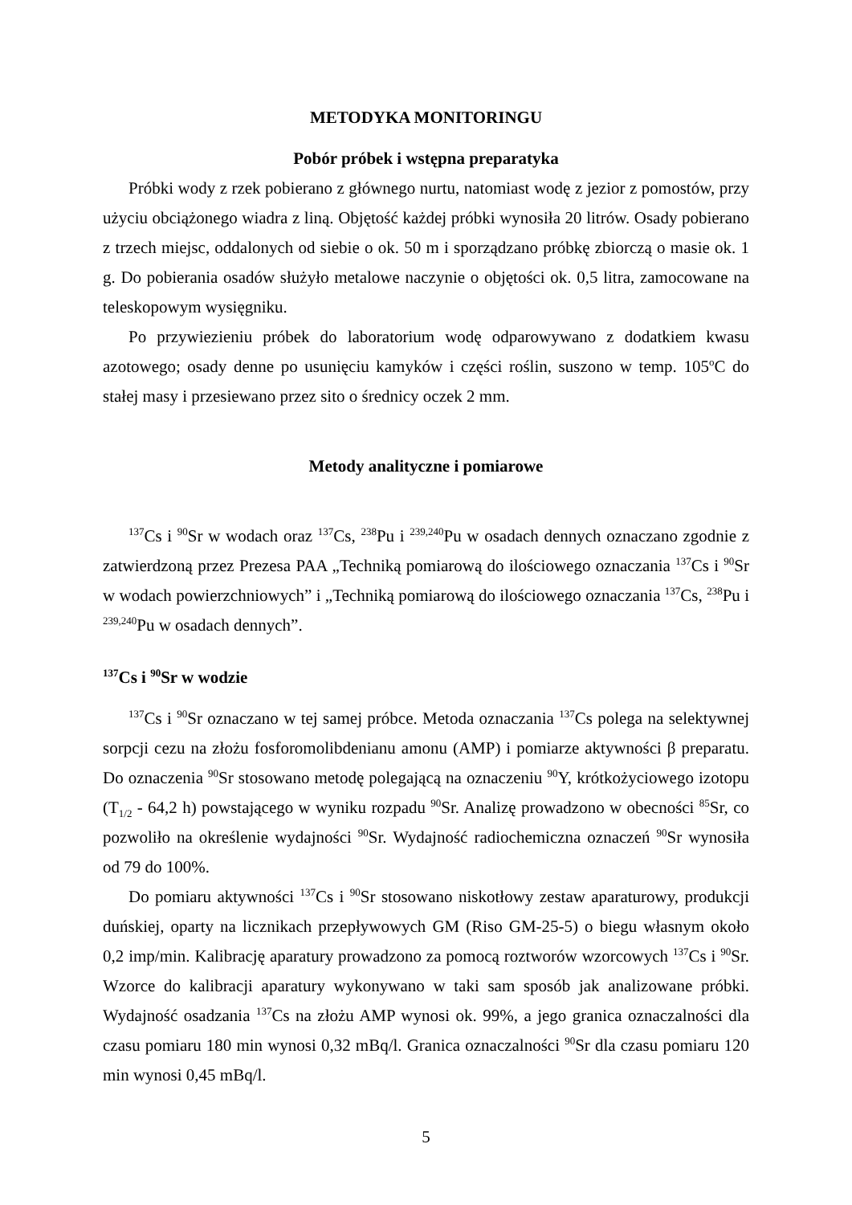METODYKA MONITORINGU
Pobór próbek i wstępna preparatyka
Próbki wody z rzek pobierano z głównego nurtu, natomiast wodę z jezior z pomostów, przy użyciu obciążonego wiadra z liną. Objętość każdej próbki wynosiła 20 litrów. Osady pobierano z trzech miejsc, oddalonych od siebie o ok. 50 m i sporządzano próbkę zbiorczą o masie ok. 1 g. Do pobierania osadów służyło metalowe naczynie o objętości ok. 0,5 litra, zamocowane na teleskopowym wysięgniku.
Po przywiezieniu próbek do laboratorium wodę odparowywano z dodatkiem kwasu azotowego; osady denne po usunięciu kamyków i części roślin, suszono w temp. 105<sup>o</sup>C do stałej masy i przesiewano przez sito o średnicy oczek 2 mm.
Metody analityczne i pomiarowe
<sup>137</sup>Cs i <sup>90</sup>Sr w wodach oraz <sup>137</sup>Cs, <sup>238</sup>Pu i <sup>239,240</sup>Pu w osadach dennych oznaczano zgodnie z zatwierdzoną przez Prezesa PAA „Techniką pomiarową do ilościowego oznaczania <sup>137</sup>Cs i <sup>90</sup>Sr w wodach powierzchniowych” i „Techniką pomiarową do ilościowego oznaczania <sup>137</sup>Cs, <sup>238</sup>Pu i <sup>239,240</sup>Pu w osadach dennych”.
<sup>137</sup>Cs i <sup>90</sup>Sr w wodzie
<sup>137</sup>Cs i <sup>90</sup>Sr oznaczano w tej samej próbce. Metoda oznaczania <sup>137</sup>Cs polega na selektywnej sorpcji cezu na złożu fosforomolibdenianu amonu (AMP) i pomiarze aktywności β preparatu. Do oznaczenia <sup>90</sup>Sr stosowano metodę polegającą na oznaczeniu <sup>90</sup>Y, krótkożyciowego izotopu (T<sub>1/2</sub> - 64,2 h) powstającego w wyniku rozpadu <sup>90</sup>Sr. Analizę prowadzono w obecności <sup>85</sup>Sr, co pozwoliło na określenie wydajności <sup>90</sup>Sr. Wydajność radiochemiczna oznaczeń <sup>90</sup>Sr wynosiła od 79 do 100%.
Do pomiaru aktywności <sup>137</sup>Cs i <sup>90</sup>Sr stosowano niskotłowy zestaw aparaturowy, produkcji duńskiej, oparty na licznikach przepływowych GM (Riso GM-25-5) o biegu własnym około 0,2 imp/min. Kalibrację aparatury prowadzono za pomocą roztworów wzorcowych <sup>137</sup>Cs i <sup>90</sup>Sr. Wzorce do kalibracji aparatury wykonywano w taki sam sposób jak analizowane próbki. Wydajność osadzania <sup>137</sup>Cs na złożu AMP wynosi ok. 99%, a jego granica oznaczalności dla czasu pomiaru 180 min wynosi 0,32 mBq/l. Granica oznaczalności <sup>90</sup>Sr dla czasu pomiaru 120 min wynosi 0,45 mBq/l.
5